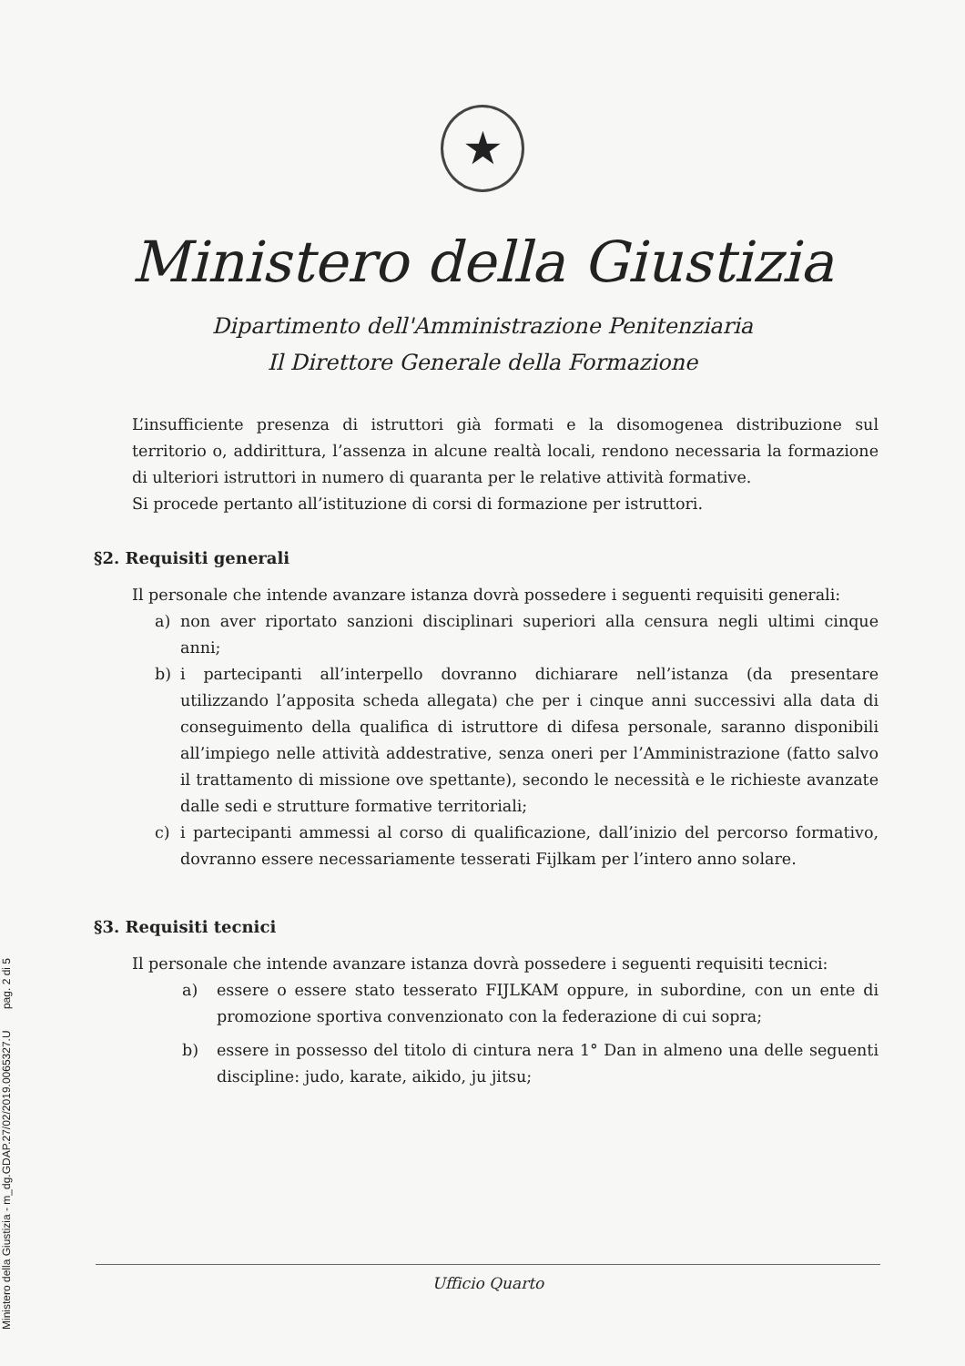Ministero della Giustizia - m_dg.GDAP.27/02/2019.0065327.U pag. 2 di 5
★
Ministero della Giustizia
Dipartimento dell'Amministrazione Penitenziaria
Il Direttore Generale della Formazione
L’insufficiente presenza di istruttori già formati e la disomogenea distribuzione sul territorio o, addirittura, l’assenza in alcune realtà locali, rendono necessaria la formazione di ulteriori istruttori in numero di quaranta per le relative attività formative.
Si procede pertanto all’istituzione di corsi di formazione per istruttori.
§2. Requisiti generali
Il personale che intende avanzare istanza dovrà possedere i seguenti requisiti generali:
a) non aver riportato sanzioni disciplinari superiori alla censura negli ultimi cinque anni;
b) i partecipanti all’interpello dovranno dichiarare nell’istanza (da presentare utilizzando l’apposita scheda allegata) che per i cinque anni successivi alla data di conseguimento della qualifica di istruttore di difesa personale, saranno disponibili all’impiego nelle attività addestrative, senza oneri per l’Amministrazione (fatto salvo il trattamento di missione ove spettante), secondo le necessità e le richieste avanzate dalle sedi e strutture formative territoriali;
c) i partecipanti ammessi al corso di qualificazione, dall’inizio del percorso formativo, dovranno essere necessariamente tesserati Fijlkam per l’intero anno solare.
§3. Requisiti tecnici
Il personale che intende avanzare istanza dovrà possedere i seguenti requisiti tecnici:
a) essere o essere stato tesserato FIJLKAM oppure, in subordine, con un ente di promozione sportiva convenzionato con la federazione di cui sopra;
b) essere in possesso del titolo di cintura nera 1° Dan in almeno una delle seguenti discipline: judo, karate, aikido, ju jitsu;
Ufficio Quarto